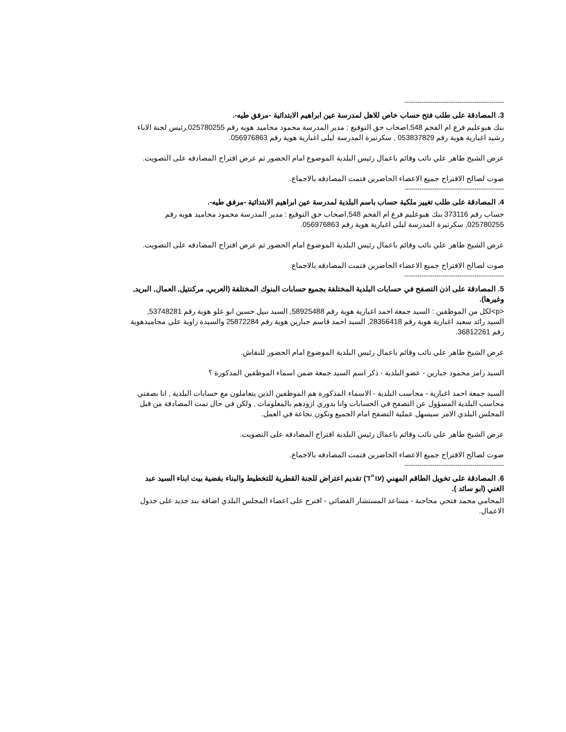-----------------------------------------------
3. المصادقة على طلب فتح حساب خاص للاهل لمدرسة عين ابراهيم الابتدائية -مرفق طيه-.
بنك هبوعليم فرع ام الفحم 548,اصحاب حق التوقيع : مدير المدرسة محمود محاميد هويه رقم 025780255,رئيس لجنة الاباء رشيد اغبارية هوية رقم 053837829 , سكرتيرة المدرسة ليلى اغبارية هوية رقم 056976863.
عرض الشيخ طاهر علي نائب وقائم باعمال رئيس البلدية الموضوع امام الحضور ثم عرض اقتراح المصادقه على التصويت.
صوت لصالح الاقتراح جميع الاعضاء الحاضرين فتمت المصادقه بالاجماع.
-----------------------------------------------
4. المصادقة على طلب تغيير ملكية حساب باسم البلدية لمدرسة عين ابراهيم الابتدائية -مرفق طيه-.
حساب رقم 373116 بنك هبوعليم فرع ام الفحم 548,اصحاب حق التوقيع : مدير المدرسة محمود محاميد هويه رقم 025780255, سكرتيرة المدرسة ليلى اغبارية هوية رقم 056976863.
عرض الشيخ طاهر علي نائب وقائم باعمال رئيس البلدية الموضوع امام الحضور ثم عرض اقتراح المصادقه على التصويت.
صوت لصالح الاقتراح جميع الاعضاء الحاضرين فتمت المصادقه بالاجماع.
-----------------------------------------------
5. المصادقة على اذن التصفح في حسابات البلدية المختلفة بجميع حسابات البنوك المختلفة (العربي, مركنتيل, العمال, البريد, وغيرها).
<p>لكل من الموظفين : السيد جمعة احمد اغبارية هوية رقم 58925488, السيد نبيل حسين ابو علو هوية رقم 53748281, السيد رائد سعيد اغبارية هوية رقم 28356418, السيد احمد قاسم جبارين هوية رقم 25872284 والسيدة راوية علي محاميدهوية رقم 36812261.
عرض الشيخ طاهر علي نائب وقائم باعمال رئيس البلدية الموضوع امام الحضور للنقاش.
السيد رامز محمود جبارين - عضو البلدية - ذكر اسم السيد جمعة ضمن اسماء الموظفين المذكورة ؟
السيد جمعة احمد اغبارية - محاسب البلدية - الاسماء المذكورة هم الموظفين الذين يتعاملون مع حسابات البلدية , انا بصفتي محاسب البلدية المسؤول عن التصفح في الحسابات وانا بدوري ازودهم بالمعلومات , ولكن في حال تمت المصادقة من قبل المجلس البلدي الامر سيسهل عملية التصفح امام الجميع وتكون نجاعة في العمل.
عرض الشيخ طاهر علي نائب وقائم باعمال رئيس البلدية اقتراح المصادقه على التصويت.
صوت لصالح الاقتراح جميع الاعضاء الحاضرين فتمت المصادقه بالاجماع.
-----------------------------------------------
6. المصادقة على تخويل الطاقم المهني (עו״ד) تقديم اعتراض للجنة القطرية للتخطيط والبناء بقضية بيت ابناء السيد عبد الغني (ابو سائد ).
المحامي محمد فتحي محاجنة - مساعد المستشار القضائي - اقترح على اعضاء المجلس البلدي اضافة بند جديد على جدول الاعمال.